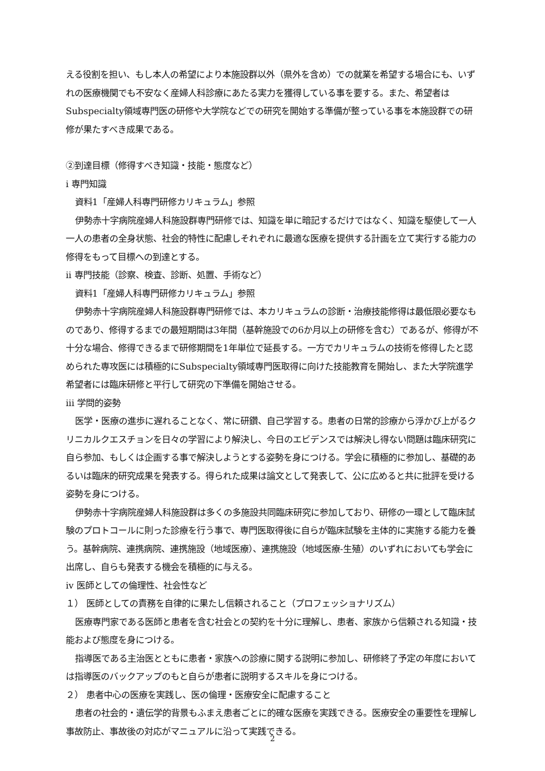える役割を担い、もし本人の希望により本施設群以外（県外を含め）での就業を希望する場合にも、いずれの医療機関でも不安なく産婦人科診療にあたる実力を獲得している事を要する。また、希望者はSubspecialty領域専門医の研修や大学院などでの研究を開始する準備が整っている事を本施設群での研修が果たすべき成果である。
②到達目標（修得すべき知識・技能・態度など）
i 専門知識
資料1「産婦人科専門研修カリキュラム」参照
伊勢赤十字病院産婦人科施設群専門研修では、知識を単に暗記するだけではなく、知識を駆使して一人一人の患者の全身状態、社会的特性に配慮しそれぞれに最適な医療を提供する計画を立て実行する能力の修得をもって目標への到達とする。
ii 専門技能（診察、検査、診断、処置、手術など）
資料1「産婦人科専門研修カリキュラム」参照
伊勢赤十字病院産婦人科施設群専門研修では、本カリキュラムの診断・治療技能修得は最低限必要なものであり、修得するまでの最短期間は3年間（基幹施設での6か月以上の研修を含む）であるが、修得が不十分な場合、修得できるまで研修期間を1年単位で延長する。一方でカリキュラムの技術を修得したと認められた専攻医には積極的にSubspecialty領域専門医取得に向けた技能教育を開始し、また大学院進学希望者には臨床研修と平行して研究の下準備を開始させる。
iii 学問的姿勢
医学・医療の進歩に遅れることなく、常に研鑽、自己学習する。患者の日常的診療から浮かび上がるクリニカルクエスチョンを日々の学習により解決し、今日のエビデンスでは解決し得ない問題は臨床研究に自ら参加、もしくは企画する事で解決しようとする姿勢を身につける。学会に積極的に参加し、基礎的あるいは臨床的研究成果を発表する。得られた成果は論文として発表して、公に広めると共に批評を受ける姿勢を身につける。
伊勢赤十字病院産婦人科施設群は多くの多施設共同臨床研究に参加しており、研修の一環として臨床試験のプロトコールに則った診療を行う事で、専門医取得後に自らが臨床試験を主体的に実施する能力を養う。基幹病院、連携病院、連携施設（地域医療）、連携施設（地域医療-生殖）のいずれにおいても学会に出席し、自らも発表する機会を積極的に与える。
iv 医師としての倫理性、社会性など
１） 医師としての責務を自律的に果たし信頼されること（プロフェッショナリズム）
医療専門家である医師と患者を含む社会との契約を十分に理解し、患者、家族から信頼される知識・技能および態度を身につける。
指導医である主治医とともに患者・家族への診療に関する説明に参加し、研修終了予定の年度においては指導医のバックアップのもと自らが患者に説明するスキルを身につける。
２） 患者中心の医療を実践し、医の倫理・医療安全に配慮すること
患者の社会的・遺伝学的背景もふまえ患者ごとに的確な医療を実践できる。医療安全の重要性を理解し事故防止、事故後の対応がマニュアルに沿って実践できる。
2